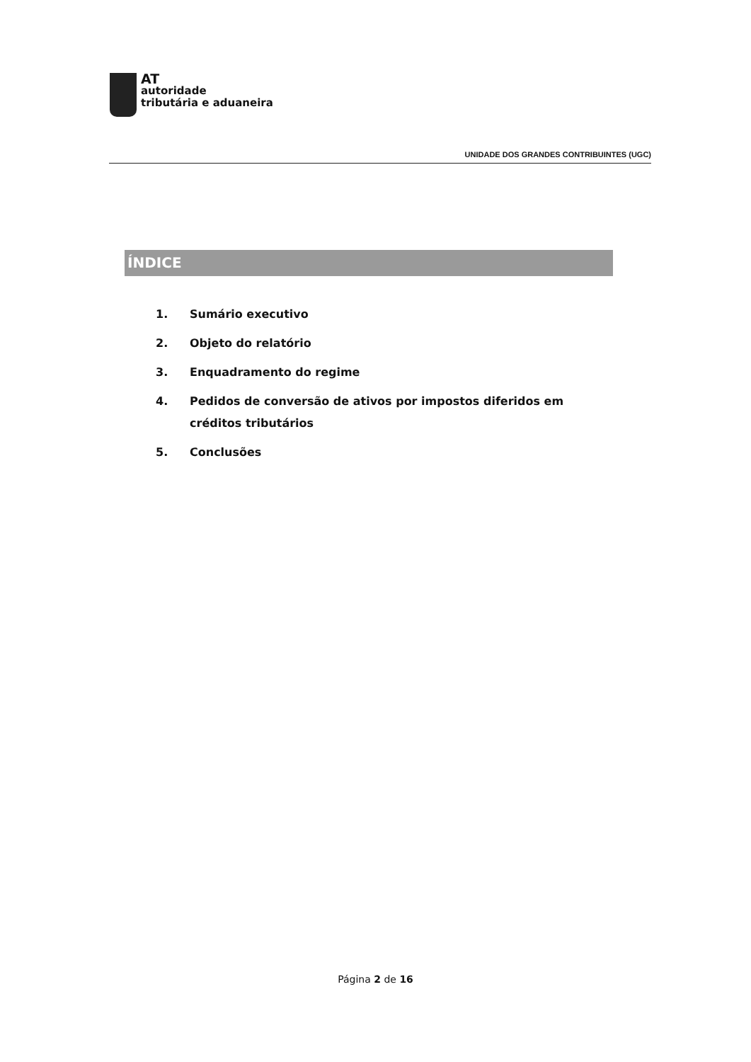AT
autoridade
tributária e aduaneira
UNIDADE DOS GRANDES CONTRIBUINTES (UGC)
ÍNDICE
1. Sumário executivo
2. Objeto do relatório
3. Enquadramento do regime
4. Pedidos de conversão de ativos por impostos diferidos em créditos tributários
5. Conclusões
Página 2 de 16